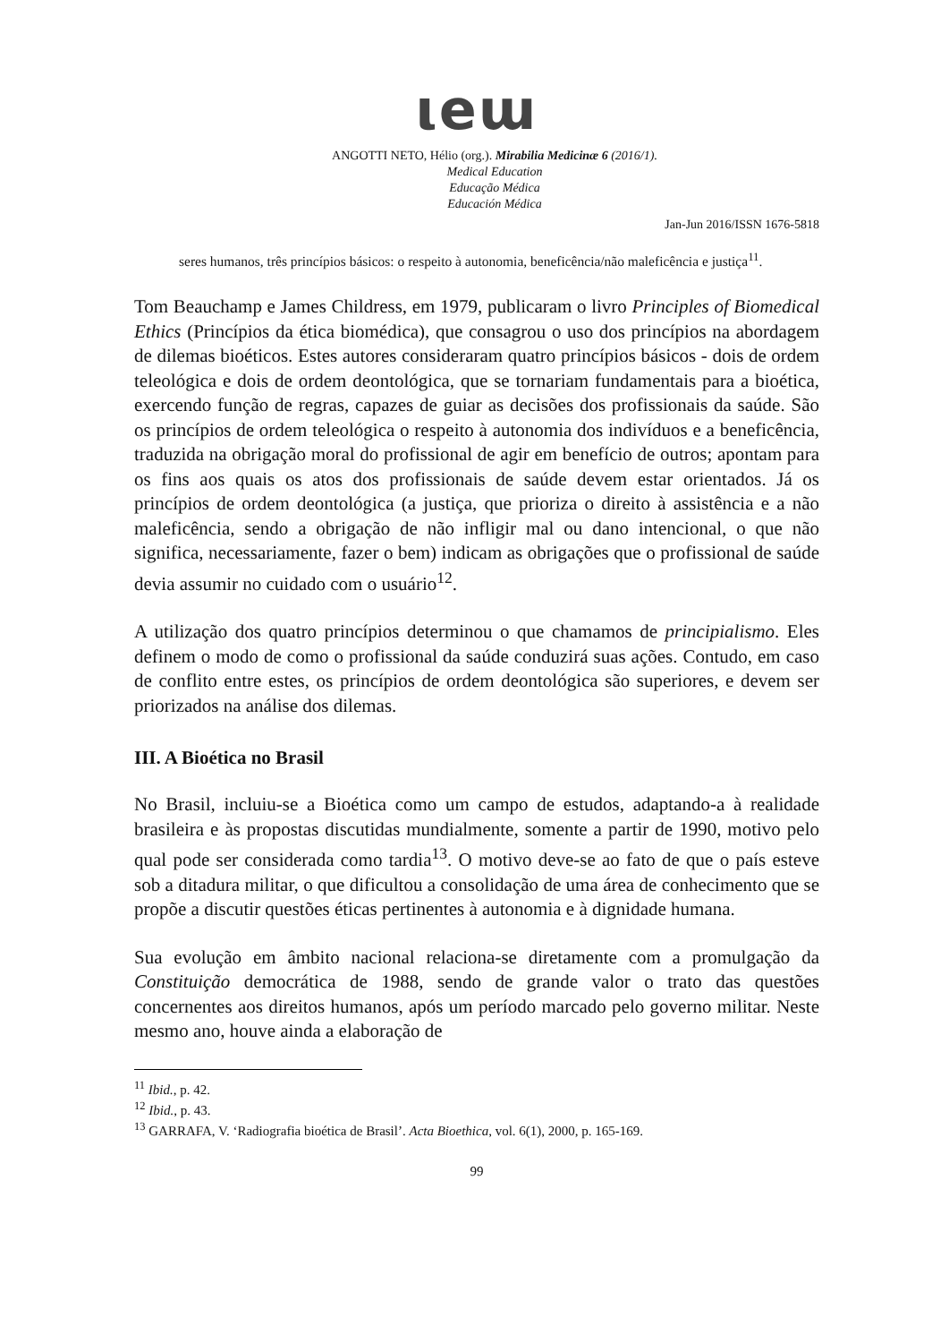ιeɯ
ANGOTTI NETO, Hélio (org.). Mirabilia Medicinæ 6 (2016/1).
Medical Education
Educação Médica
Educación Médica
Jan-Jun 2016/ISSN 1676-5818
seres humanos, três princípios básicos: o respeito à autonomia, beneficência/não maleficência e justiça<sup>11</sup>.
Tom Beauchamp e James Childress, em 1979, publicaram o livro Principles of Biomedical Ethics (Princípios da ética biomédica), que consagrou o uso dos princípios na abordagem de dilemas bioéticos. Estes autores consideraram quatro princípios básicos - dois de ordem teleológica e dois de ordem deontológica, que se tornariam fundamentais para a bioética, exercendo função de regras, capazes de guiar as decisões dos profissionais da saúde. São os princípios de ordem teleológica o respeito à autonomia dos indivíduos e a beneficência, traduzida na obrigação moral do profissional de agir em benefício de outros; apontam para os fins aos quais os atos dos profissionais de saúde devem estar orientados. Já os princípios de ordem deontológica (a justiça, que prioriza o direito à assistência e a não maleficência, sendo a obrigação de não infligir mal ou dano intencional, o que não significa, necessariamente, fazer o bem) indicam as obrigações que o profissional de saúde devia assumir no cuidado com o usuário<sup>12</sup>.
A utilização dos quatro princípios determinou o que chamamos de principialismo. Eles definem o modo de como o profissional da saúde conduzirá suas ações. Contudo, em caso de conflito entre estes, os princípios de ordem deontológica são superiores, e devem ser priorizados na análise dos dilemas.
III. A Bioética no Brasil
No Brasil, incluiu-se a Bioética como um campo de estudos, adaptando-a à realidade brasileira e às propostas discutidas mundialmente, somente a partir de 1990, motivo pelo qual pode ser considerada como tardia<sup>13</sup>. O motivo deve-se ao fato de que o país esteve sob a ditadura militar, o que dificultou a consolidação de uma área de conhecimento que se propõe a discutir questões éticas pertinentes à autonomia e à dignidade humana.
Sua evolução em âmbito nacional relaciona-se diretamente com a promulgação da Constituição democrática de 1988, sendo de grande valor o trato das questões concernentes aos direitos humanos, após um período marcado pelo governo militar. Neste mesmo ano, houve ainda a elaboração de
<sup>11</sup> Ibid., p. 42.
<sup>12</sup> Ibid., p. 43.
<sup>13</sup> GARRAFA, V. ‘Radiografia bioética de Brasil’. Acta Bioethica, vol. 6(1), 2000, p. 165-169.
99